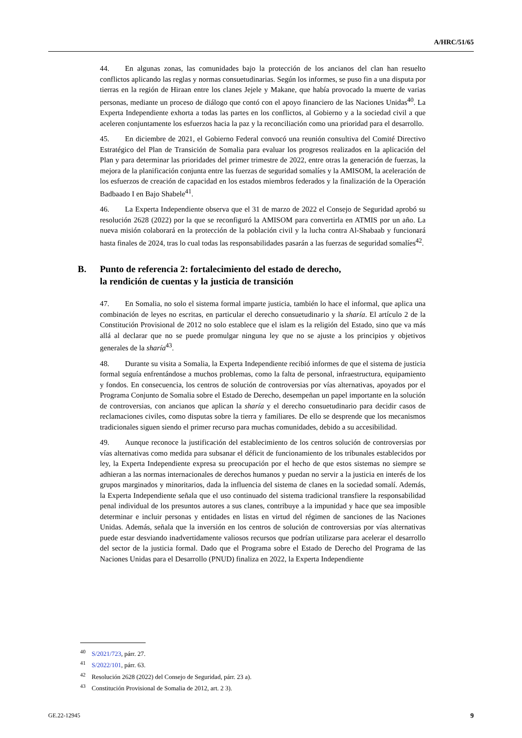A/HRC/51/65
44. En algunas zonas, las comunidades bajo la protección de los ancianos del clan han resuelto conflictos aplicando las reglas y normas consuetudinarias. Según los informes, se puso fin a una disputa por tierras en la región de Hiraan entre los clanes Jejele y Makane, que había provocado la muerte de varias personas, mediante un proceso de diálogo que contó con el apoyo financiero de las Naciones Unidas<sup>40</sup>. La Experta Independiente exhorta a todas las partes en los conflictos, al Gobierno y a la sociedad civil a que aceleren conjuntamente los esfuerzos hacia la paz y la reconciliación como una prioridad para el desarrollo.
45. En diciembre de 2021, el Gobierno Federal convocó una reunión consultiva del Comité Directivo Estratégico del Plan de Transición de Somalia para evaluar los progresos realizados en la aplicación del Plan y para determinar las prioridades del primer trimestre de 2022, entre otras la generación de fuerzas, la mejora de la planificación conjunta entre las fuerzas de seguridad somalíes y la AMISOM, la aceleración de los esfuerzos de creación de capacidad en los estados miembros federados y la finalización de la Operación Badbaado I en Bajo Shabele<sup>41</sup>.
46. La Experta Independiente observa que el 31 de marzo de 2022 el Consejo de Seguridad aprobó su resolución 2628 (2022) por la que se reconfiguró la AMISOM para convertirla en ATMIS por un año. La nueva misión colaborará en la protección de la población civil y la lucha contra Al-Shabaab y funcionará hasta finales de 2024, tras lo cual todas las responsabilidades pasarán a las fuerzas de seguridad somalíes<sup>42</sup>.
B. Punto de referencia 2: fortalecimiento del estado de derecho,
la rendición de cuentas y la justicia de transición
47. En Somalia, no solo el sistema formal imparte justicia, también lo hace el informal, que aplica una combinación de leyes no escritas, en particular el derecho consuetudinario y la sharía. El artículo 2 de la Constitución Provisional de 2012 no solo establece que el islam es la religión del Estado, sino que va más allá al declarar que no se puede promulgar ninguna ley que no se ajuste a los principios y objetivos generales de la sharía<sup>43</sup>.
48. Durante su visita a Somalia, la Experta Independiente recibió informes de que el sistema de justicia formal seguía enfrentándose a muchos problemas, como la falta de personal, infraestructura, equipamiento y fondos. En consecuencia, los centros de solución de controversias por vías alternativas, apoyados por el Programa Conjunto de Somalia sobre el Estado de Derecho, desempeñan un papel importante en la solución de controversias, con ancianos que aplican la sharía y el derecho consuetudinario para decidir casos de reclamaciones civiles, como disputas sobre la tierra y familiares. De ello se desprende que los mecanismos tradicionales siguen siendo el primer recurso para muchas comunidades, debido a su accesibilidad.
49. Aunque reconoce la justificación del establecimiento de los centros solución de controversias por vías alternativas como medida para subsanar el déficit de funcionamiento de los tribunales establecidos por ley, la Experta Independiente expresa su preocupación por el hecho de que estos sistemas no siempre se adhieran a las normas internacionales de derechos humanos y puedan no servir a la justicia en interés de los grupos marginados y minoritarios, dada la influencia del sistema de clanes en la sociedad somalí. Además, la Experta Independiente señala que el uso continuado del sistema tradicional transfiere la responsabilidad penal individual de los presuntos autores a sus clanes, contribuye a la impunidad y hace que sea imposible determinar e incluir personas y entidades en listas en virtud del régimen de sanciones de las Naciones Unidas. Además, señala que la inversión en los centros de solución de controversias por vías alternativas puede estar desviando inadvertidamente valiosos recursos que podrían utilizarse para acelerar el desarrollo del sector de la justicia formal. Dado que el Programa sobre el Estado de Derecho del Programa de las Naciones Unidas para el Desarrollo (PNUD) finaliza en 2022, la Experta Independiente
<sup>40</sup> S/2021/723, párr. 27.
<sup>41</sup> S/2022/101, párr. 63.
<sup>42</sup> Resolución 2628 (2022) del Consejo de Seguridad, párr. 23 a).
<sup>43</sup> Constitución Provisional de Somalia de 2012, art. 2 3).
GE.22-12945 9